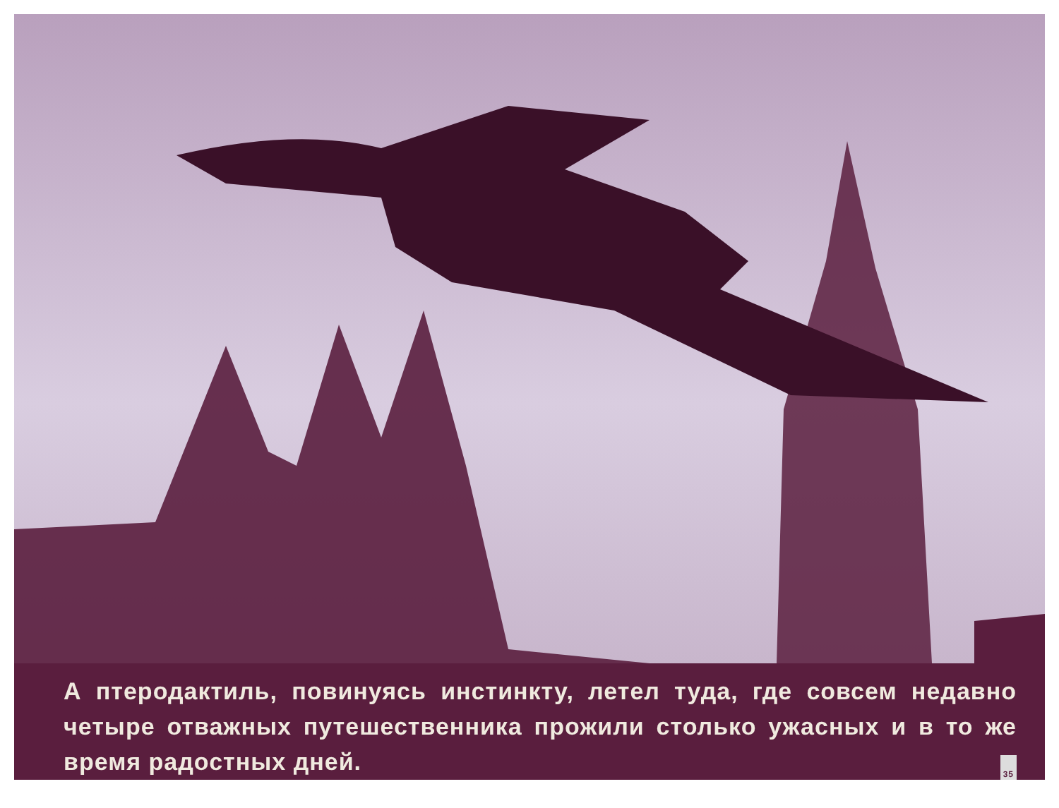А птеродактиль, повинуясь инстинкту, летел туда, где совсем недавно четыре отважных путешественника прожили столько ужасных и в то же время радостных дней. 35